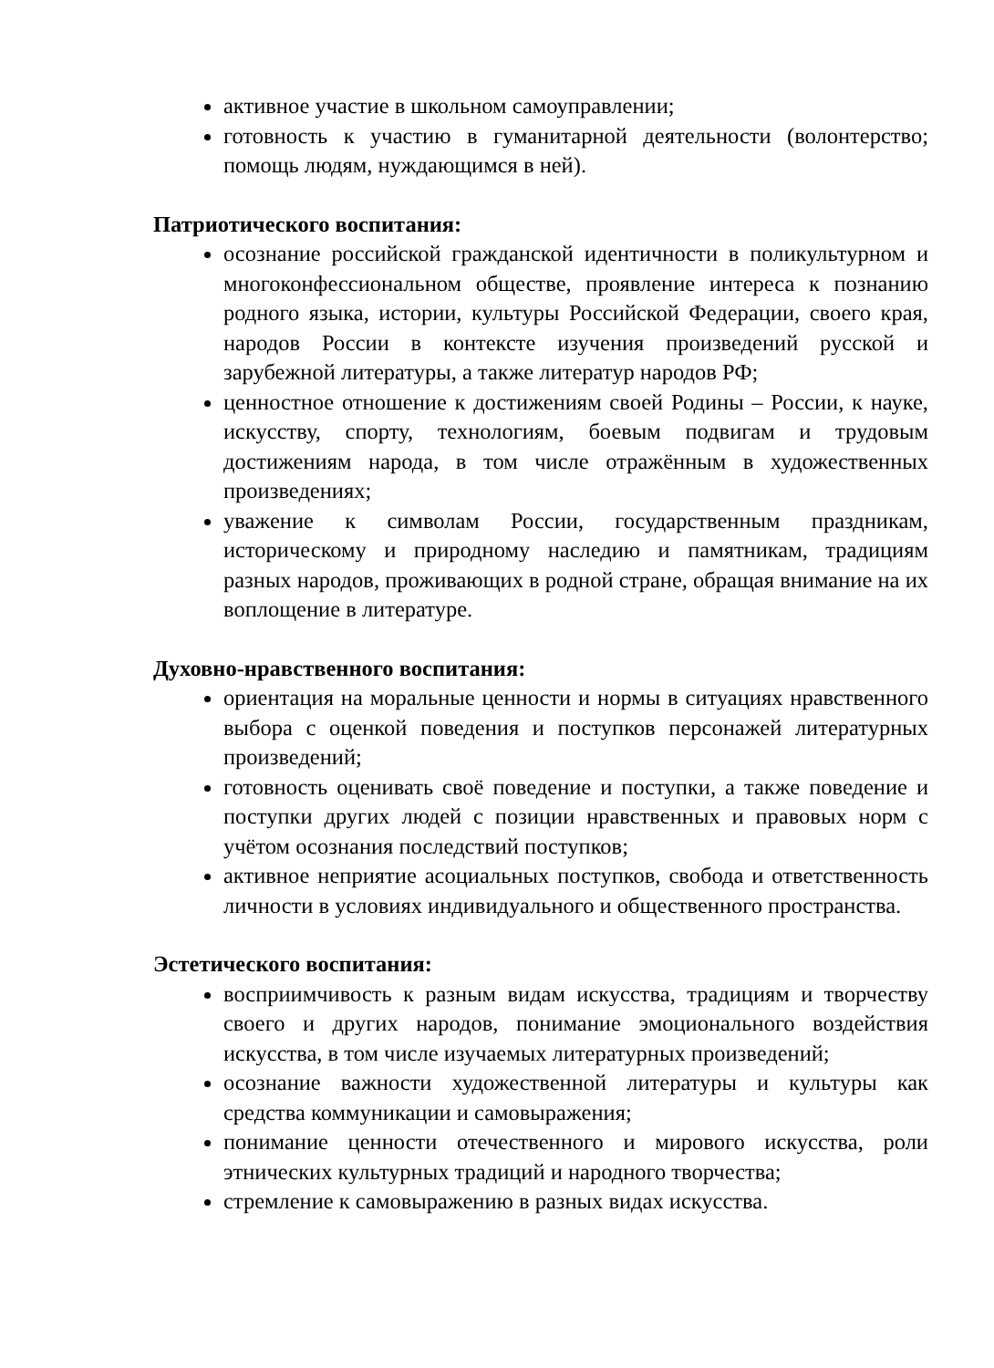активное участие в школьном самоуправлении;
готовность к участию в гуманитарной деятельности (волонтерство; помощь людям, нуждающимся в ней).
Патриотического воспитания:
осознание российской гражданской идентичности в поликультурном и многоконфессиональном обществе, проявление интереса к познанию родного языка, истории, культуры Российской Федерации, своего края, народов России в контексте изучения произведений русской и зарубежной литературы, а также литератур народов РФ;
ценностное отношение к достижениям своей Родины – России, к науке, искусству, спорту, технологиям, боевым подвигам и трудовым достижениям народа, в том числе отражённым в художественных произведениях;
уважение к символам России, государственным праздникам, историческому и природному наследию и памятникам, традициям разных народов, проживающих в родной стране, обращая внимание на их воплощение в литературе.
Духовно-нравственного воспитания:
ориентация на моральные ценности и нормы в ситуациях нравственного выбора с оценкой поведения и поступков персонажей литературных произведений;
готовность оценивать своё поведение и поступки, а также поведение и поступки других людей с позиции нравственных и правовых норм с учётом осознания последствий поступков;
активное неприятие асоциальных поступков, свобода и ответственность личности в условиях индивидуального и общественного пространства.
Эстетического воспитания:
восприимчивость к разным видам искусства, традициям и творчеству своего и других народов, понимание эмоционального воздействия искусства, в том числе изучаемых литературных произведений;
осознание важности художественной литературы и культуры как средства коммуникации и самовыражения;
понимание ценности отечественного и мирового искусства, роли этнических культурных традиций и народного творчества;
стремление к самовыражению в разных видах искусства.